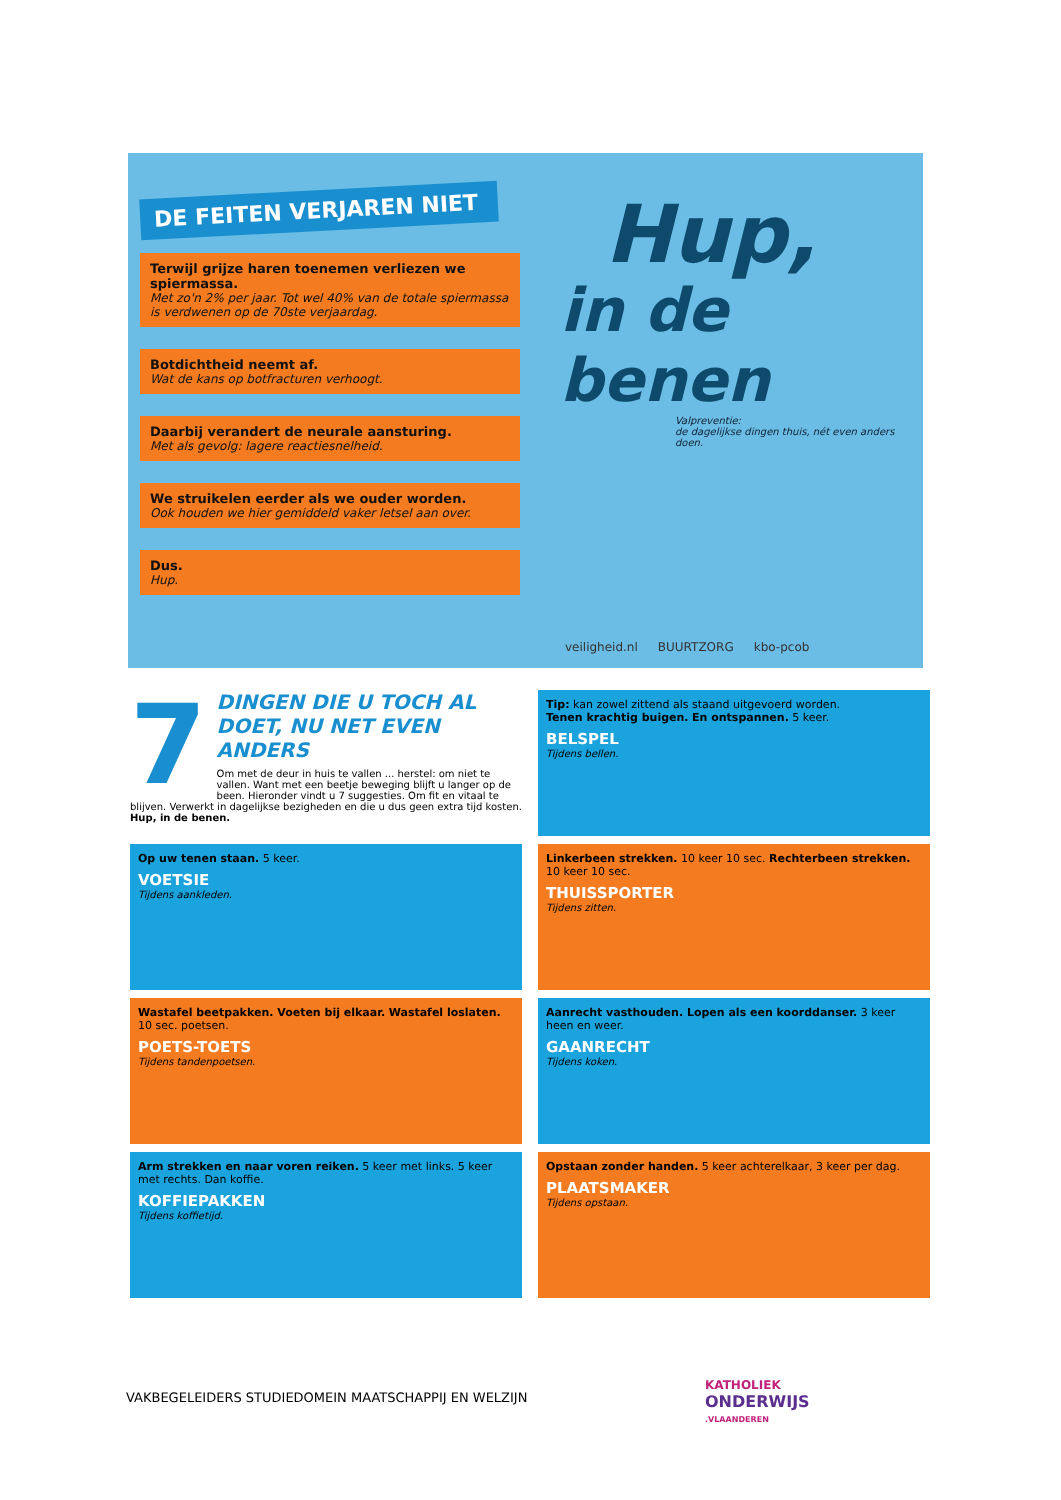DE FEITEN VERJAREN NIET
Terwijl grijze haren toenemen verliezen we spiermassa.
Met zo'n 2% per jaar. Tot wel 40% van de totale spiermassa is verdwenen op de 70ste verjaardag.
Botdichtheid neemt af.
Wat de kans op botfracturen verhoogt.
Daarbij verandert de neurale aansturing.
Met als gevolg: lagere reactiesnelheid.
We struikelen eerder als we ouder worden.
Ook houden we hier gemiddeld vaker letsel aan over.
Dus.
Hup.
Hup,
in de benen
Valpreventie:
de dagelijkse dingen thuis, nét even anders doen.
veiligheid.nl BUURTZORG kbo-pcob
7
DINGEN DIE U TOCH AL DOET, NU NET EVEN ANDERS
Om met de deur in huis te vallen ... herstel: om niet te vallen. Want met een beetje beweging blijft u langer op de been. Hieronder vindt u 7 suggesties. Om fit en vitaal te blijven. Verwerkt in dagelijkse bezigheden en die u dus geen extra tijd kosten. Hup, in de benen.
Tip: kan zowel zittend als staand uitgevoerd worden.
Tenen krachtig buigen. En ontspannen. 5 keer.
BELSPEL
Tijdens bellen.
Op uw tenen staan. 5 keer.
VOETSIE
Tijdens aankleden.
Linkerbeen strekken. 10 keer 10 sec. Rechterbeen strekken. 10 keer 10 sec.
THUISSPORTER
Tijdens zitten.
Wastafel beetpakken. Voeten bij elkaar. Wastafel loslaten. 10 sec. poetsen.
POETS-TOETS
Tijdens tandenpoetsen.
Aanrecht vasthouden. Lopen als een koorddanser. 3 keer heen en weer.
GAANRECHT
Tijdens koken.
Arm strekken en naar voren reiken. 5 keer met links. 5 keer met rechts. Dan koffie.
KOFFIEPAKKEN
Tijdens koffietijd.
Opstaan zonder handen. 5 keer achterelkaar, 3 keer per dag.
PLAATSMAKER
Tijdens opstaan.
VAKBEGELEIDERS STUDIEDOMEIN MAATSCHAPPIJ EN WELZIJN
KATHOLIEK
ONDERWIJS
.VLAANDEREN